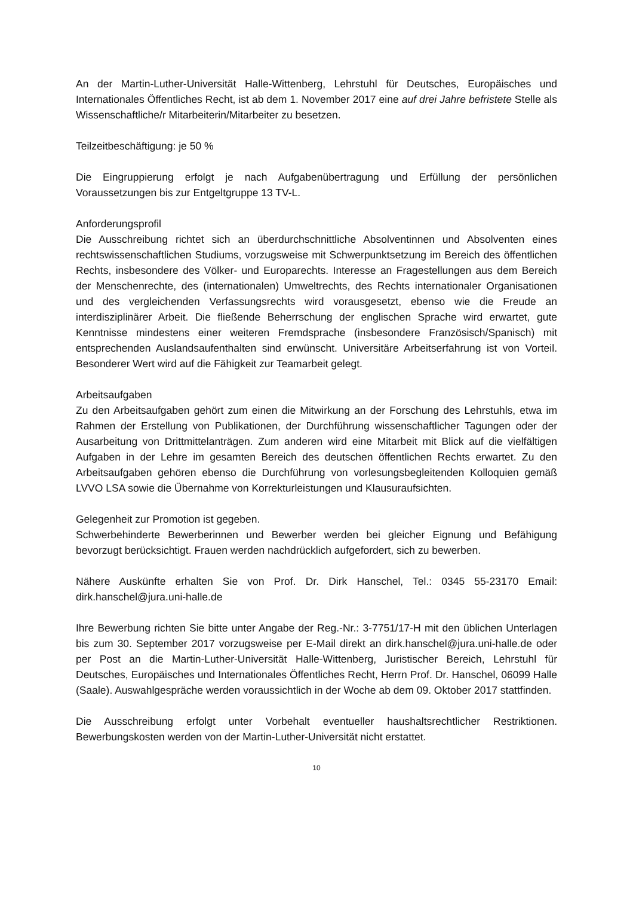An der Martin-Luther-Universität Halle-Wittenberg, Lehrstuhl für Deutsches, Europäisches und Internationales Öffentliches Recht, ist ab dem 1. November 2017 eine auf drei Jahre befristete Stelle als Wissenschaftliche/r Mitarbeiterin/Mitarbeiter zu besetzen.
Teilzeitbeschäftigung: je 50 %
Die Eingruppierung erfolgt je nach Aufgabenübertragung und Erfüllung der persönlichen Voraussetzungen bis zur Entgeltgruppe 13 TV-L.
Anforderungsprofil
Die Ausschreibung richtet sich an überdurchschnittliche Absolventinnen und Absolventen eines rechtswissenschaftlichen Studiums, vorzugsweise mit Schwerpunktsetzung im Bereich des öffentlichen Rechts, insbesondere des Völker- und Europarechts. Interesse an Fragestellungen aus dem Bereich der Menschenrechte, des (internationalen) Umweltrechts, des Rechts internationaler Organisationen und des vergleichenden Verfassungsrechts wird vorausgesetzt, ebenso wie die Freude an interdisziplinärer Arbeit. Die fließende Beherrschung der englischen Sprache wird erwartet, gute Kenntnisse mindestens einer weiteren Fremdsprache (insbesondere Französisch/Spanisch) mit entsprechenden Auslandsaufenthalten sind erwünscht. Universitäre Arbeitserfahrung ist von Vorteil. Besonderer Wert wird auf die Fähigkeit zur Teamarbeit gelegt.
Arbeitsaufgaben
Zu den Arbeitsaufgaben gehört zum einen die Mitwirkung an der Forschung des Lehrstuhls, etwa im Rahmen der Erstellung von Publikationen, der Durchführung wissenschaftlicher Tagungen oder der Ausarbeitung von Drittmittelanträgen. Zum anderen wird eine Mitarbeit mit Blick auf die vielfältigen Aufgaben in der Lehre im gesamten Bereich des deutschen öffentlichen Rechts erwartet. Zu den Arbeitsaufgaben gehören ebenso die Durchführung von vorlesungsbegleitenden Kolloquien gemäß LVVO LSA sowie die Übernahme von Korrekturleistungen und Klausuraufsichten.
Gelegenheit zur Promotion ist gegeben.
Schwerbehinderte Bewerberinnen und Bewerber werden bei gleicher Eignung und Befähigung bevorzugt berücksichtigt. Frauen werden nachdrücklich aufgefordert, sich zu bewerben.
Nähere Auskünfte erhalten Sie von Prof. Dr. Dirk Hanschel, Tel.: 0345 55-23170 Email: dirk.hanschel@jura.uni-halle.de
Ihre Bewerbung richten Sie bitte unter Angabe der Reg.-Nr.: 3-7751/17-H mit den üblichen Unterlagen bis zum 30. September 2017 vorzugsweise per E-Mail direkt an dirk.hanschel@jura.uni-halle.de oder per Post an die Martin-Luther-Universität Halle-Wittenberg, Juristischer Bereich, Lehrstuhl für Deutsches, Europäisches und Internationales Öffentliches Recht, Herrn Prof. Dr. Hanschel, 06099 Halle (Saale). Auswahlgespräche werden voraussichtlich in der Woche ab dem 09. Oktober 2017 stattfinden.
Die Ausschreibung erfolgt unter Vorbehalt eventueller haushaltsrechtlicher Restriktionen. Bewerbungskosten werden von der Martin-Luther-Universität nicht erstattet.
10